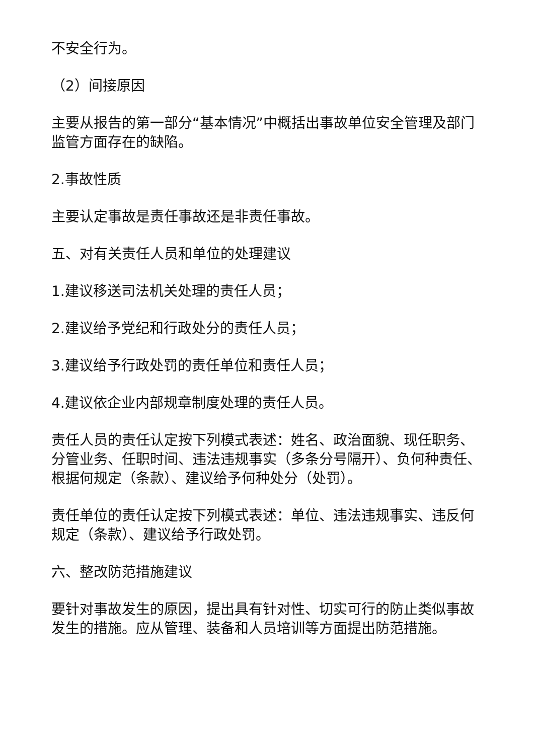不安全行为。
（2）间接原因
主要从报告的第一部分“基本情况”中概括出事故单位安全管理及部门监管方面存在的缺陷。
2.事故性质
主要认定事故是责任事故还是非责任事故。
五、对有关责任人员和单位的处理建议
1.建议移送司法机关处理的责任人员；
2.建议给予党纪和行政处分的责任人员；
3.建议给予行政处罚的责任单位和责任人员；
4.建议依企业内部规章制度处理的责任人员。
责任人员的责任认定按下列模式表述：姓名、政治面貌、现任职务、分管业务、任职时间、违法违规事实（多条分号隔开）、负何种责任、根据何规定（条款）、建议给予何种处分（处罚）。
责任单位的责任认定按下列模式表述：单位、违法违规事实、违反何规定（条款）、建议给予行政处罚。
六、整改防范措施建议
要针对事故发生的原因，提出具有针对性、切实可行的防止类似事故发生的措施。应从管理、装备和人员培训等方面提出防范措施。